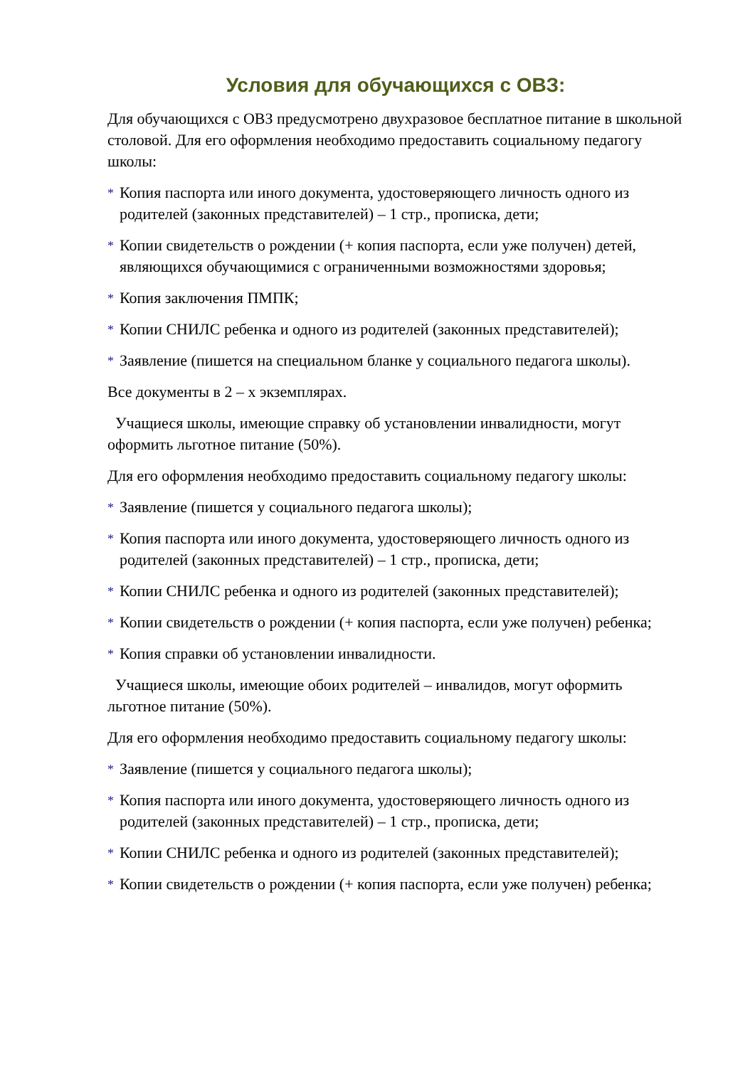Условия для обучающихся с ОВЗ:
Для обучающихся с ОВЗ предусмотрено двухразовое бесплатное питание в школьной столовой. Для его оформления необходимо предоставить социальному педагогу школы:
* Копия паспорта или иного документа, удостоверяющего личность одного из родителей (законных представителей) – 1 стр., прописка, дети;
* Копии свидетельств о рождении (+ копия паспорта, если уже получен) детей, являющихся обучающимися с ограниченными возможностями здоровья;
* Копия заключения ПМПК;
* Копии СНИЛС ребенка и одного из родителей (законных представителей);
* Заявление (пишется на специальном бланке у социального педагога школы).
Все документы в 2 – х экземплярах.
Учащиеся школы, имеющие справку об установлении инвалидности, могут оформить льготное питание (50%).
Для его оформления необходимо предоставить социальному педагогу школы:
* Заявление (пишется у социального педагога школы);
* Копия паспорта или иного документа, удостоверяющего личность одного из родителей (законных представителей) – 1 стр., прописка, дети;
* Копии СНИЛС ребенка и одного из родителей (законных представителей);
* Копии свидетельств о рождении (+ копия паспорта, если уже получен) ребенка;
* Копия справки об установлении инвалидности.
Учащиеся школы, имеющие обоих родителей – инвалидов, могут оформить льготное питание (50%).
Для его оформления необходимо предоставить социальному педагогу школы:
* Заявление (пишется у социального педагога школы);
* Копия паспорта или иного документа, удостоверяющего личность одного из родителей (законных представителей) – 1 стр., прописка, дети;
* Копии СНИЛС ребенка и одного из родителей (законных представителей);
* Копии свидетельств о рождении (+ копия паспорта, если уже получен) ребенка;